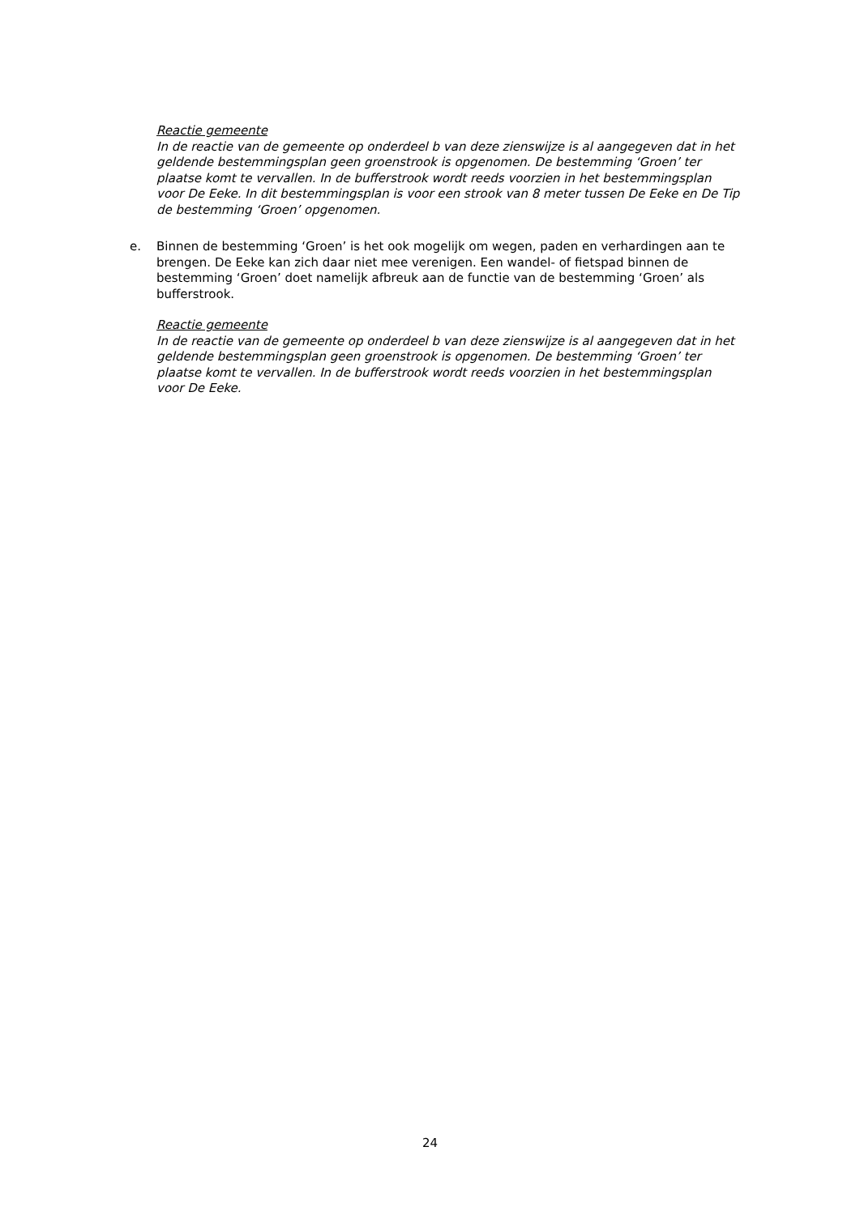Reactie gemeente
In de reactie van de gemeente op onderdeel b van deze zienswijze is al aangegeven dat in het geldende bestemmingsplan geen groenstrook is opgenomen. De bestemming ‘Groen’ ter plaatse komt te vervallen. In de bufferstrook wordt reeds voorzien in het bestemmingsplan voor De Eeke. In dit bestemmingsplan is voor een strook van 8 meter tussen De Eeke en De Tip de bestemming ‘Groen’ opgenomen.
e. Binnen de bestemming ‘Groen’ is het ook mogelijk om wegen, paden en verhardingen aan te brengen. De Eeke kan zich daar niet mee verenigen. Een wandel- of fietspad binnen de bestemming ‘Groen’ doet namelijk afbreuk aan de functie van de bestemming ‘Groen’ als bufferstrook.
Reactie gemeente
In de reactie van de gemeente op onderdeel b van deze zienswijze is al aangegeven dat in het geldende bestemmingsplan geen groenstrook is opgenomen. De bestemming ‘Groen’ ter plaatse komt te vervallen. In de bufferstrook wordt reeds voorzien in het bestemmingsplan voor De Eeke.
24